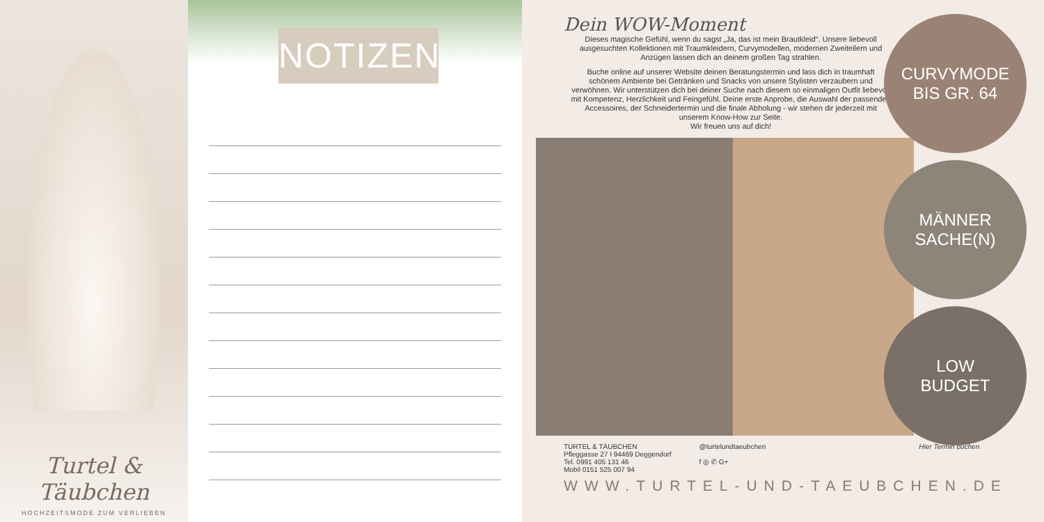Turtel & Täubchen
HOCHZEITSMODE ZUM VERLIEBEN
NOTIZEN
Dein WOW-Moment
Dieses magische Gefühl, wenn du sagst „Ja, das ist mein Brautkleid“. Unsere liebevoll ausgesuchten Kollektionen mit Traumkleidern, Curvymodellen, modernen Zweiteilern und Anzügen lassen dich an deinem großen Tag strahlen.
Buche online auf unserer Website deinen Beratungstermin und lass dich in traumhaft schönem Ambiente bei Getränken und Snacks von unsere Stylisten verzaubern und verwöhnen. Wir unterstützen dich bei deiner Suche nach diesem so einmaligen Outfit liebevoll mit Kompetenz, Herzlichkeit und Feingefühl. Deine erste Anprobe, die Auswahl der passenden Accessoires, der Schneidertermin und die finale Abholung - wir stehen dir jederzeit mit unserem Know-How zur Seite.
Wir freuen uns auf dich!
TURTEL & TÄUBCHEN
Pfleggasse 27 I 94469 Deggendorf
Tel. 0991 405 131 46
Mobil 0151 525 007 94
@turtelundtaeubchen
f ◎ ✆ G+
Hier Termin buchen
WWW.TURTEL-UND-TAEUBCHEN.DE
CURVYMODE
BIS GR. 64
MÄNNER
SACHE(N)
LOW
BUDGET